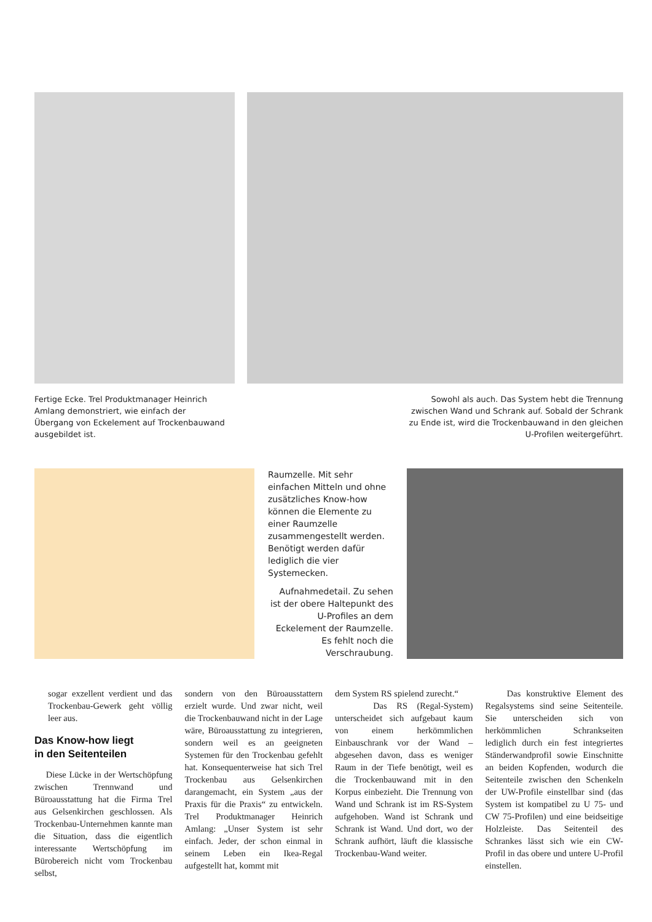Fertige Ecke. Trel Produktmanager Heinrich Amlang demonstriert, wie einfach der Übergang von Eckelement auf Trockenbauwand ausgebildet ist.
Sowohl als auch. Das System hebt die Trennung zwischen Wand und Schrank auf. Sobald der Schrank zu Ende ist, wird die Trockenbauwand in den gleichen U-Profilen weitergeführt.
Raumzelle. Mit sehr einfachen Mitteln und ohne zusätzliches Know-how können die Elemente zu einer Raumzelle zusammengestellt werden. Benötigt werden dafür lediglich die vier Systemecken.
Aufnahmedetail. Zu sehen ist der obere Haltepunkt des U-Profiles an dem Eckelement der Raumzelle. Es fehlt noch die Verschraubung.
sogar exzellent verdient und das Trockenbau-Gewerk geht völlig leer aus.
Das Know-how liegt
in den Seitenteilen
Diese Lücke in der Wertschöpfung zwischen Trennwand und Büroausstattung hat die Firma Trel aus Gelsenkirchen geschlossen. Als Trockenbau-Unternehmen kannte man die Situation, dass die eigentlich interessante Wertschöpfung im Bürobereich nicht vom Trockenbau selbst,
sondern von den Büroausstattern erzielt wurde. Und zwar nicht, weil die Trockenbauwand nicht in der Lage wäre, Büroausstattung zu integrieren, sondern weil es an geeigneten Systemen für den Trockenbau gefehlt hat. Konsequenterweise hat sich Trel Trockenbau aus Gelsenkirchen darangemacht, ein System „aus der Praxis für die Praxis“ zu entwickeln. Trel Produktmanager Heinrich Amlang: „Unser System ist sehr einfach. Jeder, der schon einmal in seinem Leben ein Ikea-Regal aufgestellt hat, kommt mit
dem System RS spielend zurecht.“
Das RS (Regal-System) unterscheidet sich aufgebaut kaum von einem herkömmlichen Einbauschrank vor der Wand – abgesehen davon, dass es weniger Raum in der Tiefe benötigt, weil es die Trockenbauwand mit in den Korpus einbezieht. Die Trennung von Wand und Schrank ist im RS-System aufgehoben. Wand ist Schrank und Schrank ist Wand. Und dort, wo der Schrank aufhört, läuft die klassische Trockenbau-Wand weiter.
Das konstruktive Element des Regalsystems sind seine Seitenteile. Sie unterscheiden sich von herkömmlichen Schrankseiten lediglich durch ein fest integriertes Ständerwandprofil sowie Einschnitte an beiden Kopfenden, wodurch die Seitenteile zwischen den Schenkeln der UW-Profile einstellbar sind (das System ist kompatibel zu U 75- und CW 75-Profilen) und eine beidseitige Holzleiste. Das Seitenteil des Schrankes lässt sich wie ein CW-Profil in das obere und untere U-Profil einstellen.